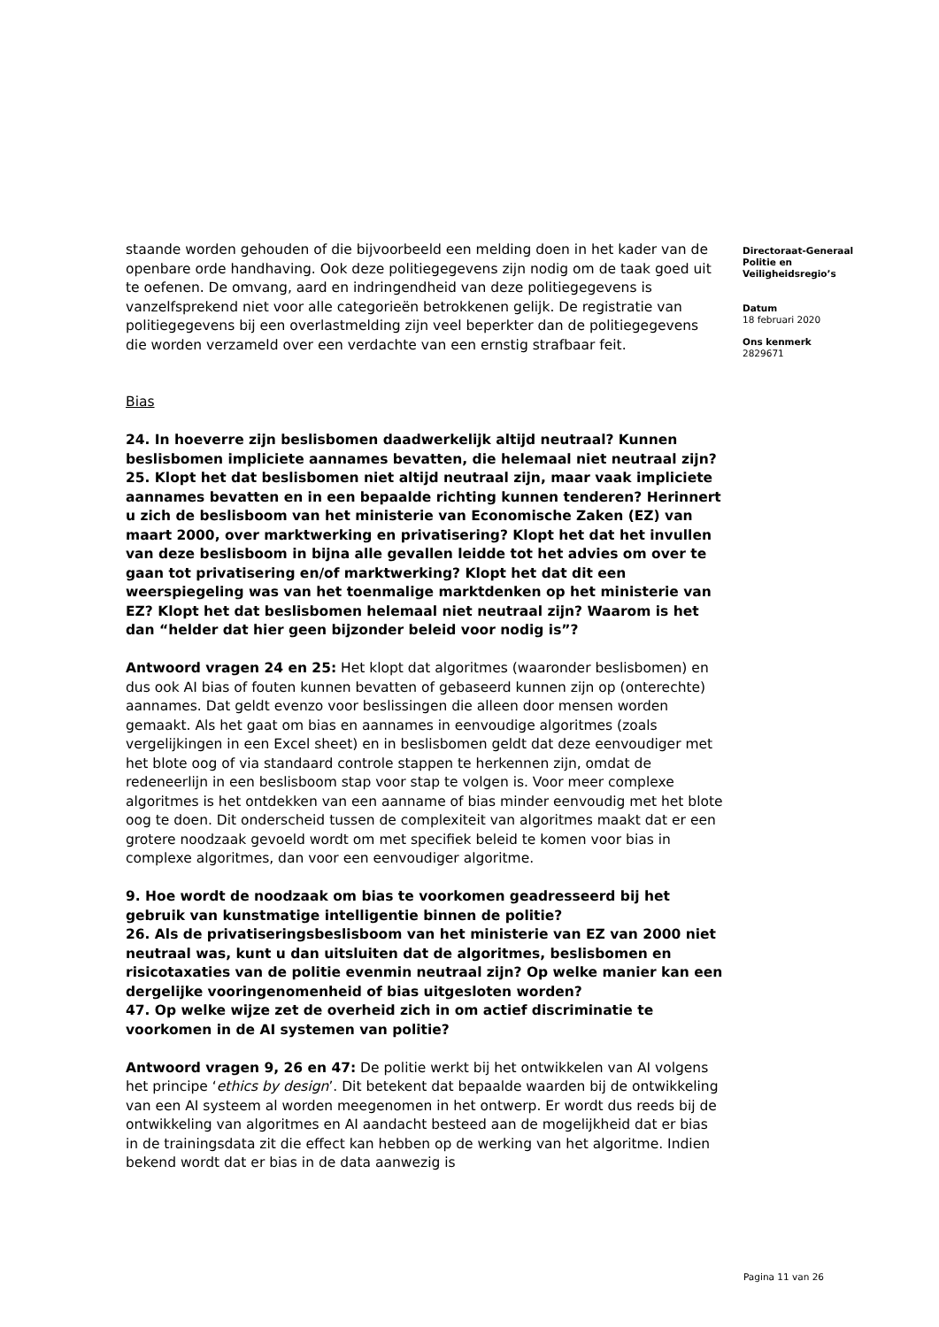staande worden gehouden of die bijvoorbeeld een melding doen in het kader van de openbare orde handhaving. Ook deze politiegegevens zijn nodig om de taak goed uit te oefenen. De omvang, aard en indringendheid van deze politiegegevens is vanzelfsprekend niet voor alle categorieën betrokkenen gelijk. De registratie van politiegegevens bij een overlastmelding zijn veel beperkter dan de politiegegevens die worden verzameld over een verdachte van een ernstig strafbaar feit.
Bias
24. In hoeverre zijn beslisbomen daadwerkelijk altijd neutraal? Kunnen beslisbomen impliciete aannames bevatten, die helemaal niet neutraal zijn?
25. Klopt het dat beslisbomen niet altijd neutraal zijn, maar vaak impliciete aannames bevatten en in een bepaalde richting kunnen tenderen? Herinnert u zich de beslisboom van het ministerie van Economische Zaken (EZ) van maart 2000, over marktwerking en privatisering? Klopt het dat het invullen van deze beslisboom in bijna alle gevallen leidde tot het advies om over te gaan tot privatisering en/of marktwerking? Klopt het dat dit een weerspiegeling was van het toenmalige marktdenken op het ministerie van EZ? Klopt het dat beslisbomen helemaal niet neutraal zijn? Waarom is het dan “helder dat hier geen bijzonder beleid voor nodig is”?
Antwoord vragen 24 en 25: Het klopt dat algoritmes (waaronder beslisbomen) en dus ook AI bias of fouten kunnen bevatten of gebaseerd kunnen zijn op (onterechte) aannames. Dat geldt evenzo voor beslissingen die alleen door mensen worden gemaakt. Als het gaat om bias en aannames in eenvoudige algoritmes (zoals vergelijkingen in een Excel sheet) en in beslisbomen geldt dat deze eenvoudiger met het blote oog of via standaard controle stappen te herkennen zijn, omdat de redeneerlijn in een beslisboom stap voor stap te volgen is. Voor meer complexe algoritmes is het ontdekken van een aanname of bias minder eenvoudig met het blote oog te doen. Dit onderscheid tussen de complexiteit van algoritmes maakt dat er een grotere noodzaak gevoeld wordt om met specifiek beleid te komen voor bias in complexe algoritmes, dan voor een eenvoudiger algoritme.
9. Hoe wordt de noodzaak om bias te voorkomen geadresseerd bij het gebruik van kunstmatige intelligentie binnen de politie?
26. Als de privatiseringsbeslisboom van het ministerie van EZ van 2000 niet neutraal was, kunt u dan uitsluiten dat de algoritmes, beslisbomen en risicotaxaties van de politie evenmin neutraal zijn? Op welke manier kan een dergelijke vooringenomenheid of bias uitgesloten worden?
47. Op welke wijze zet de overheid zich in om actief discriminatie te voorkomen in de AI systemen van politie?
Antwoord vragen 9, 26 en 47: De politie werkt bij het ontwikkelen van AI volgens het principe ‘ethics by design’. Dit betekent dat bepaalde waarden bij de ontwikkeling van een AI systeem al worden meegenomen in het ontwerp. Er wordt dus reeds bij de ontwikkeling van algoritmes en AI aandacht besteed aan de mogelijkheid dat er bias in de trainingsdata zit die effect kan hebben op de werking van het algoritme. Indien bekend wordt dat er bias in de data aanwezig is
Directoraat-Generaal Politie en Veiligheidsregio’s
Datum
18 februari 2020
Ons kenmerk
2829671
Pagina 11 van 26